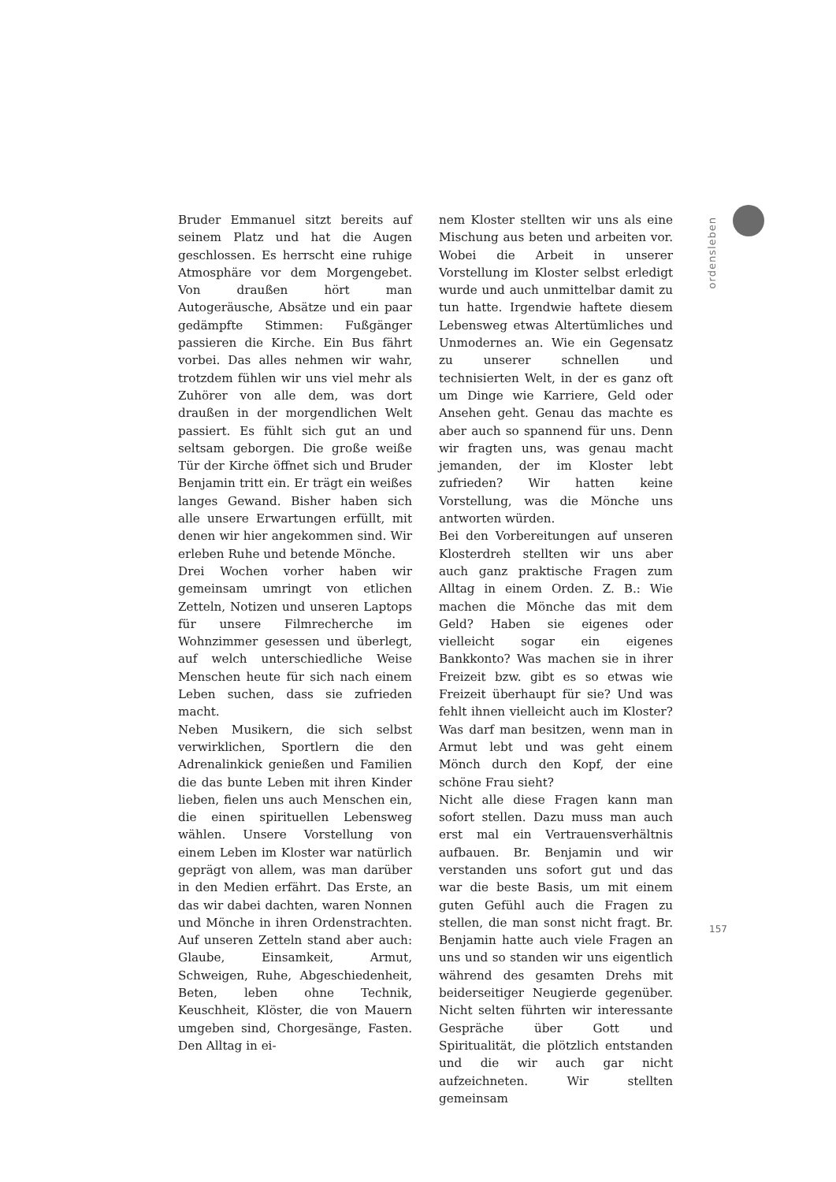ordensleben
Bruder Emmanuel sitzt bereits auf seinem Platz und hat die Augen geschlossen. Es herrscht eine ruhige Atmosphäre vor dem Morgengebet. Von draußen hört man Autogeräusche, Absätze und ein paar gedämpfte Stimmen: Fußgänger passieren die Kirche. Ein Bus fährt vorbei. Das alles nehmen wir wahr, trotzdem fühlen wir uns viel mehr als Zuhörer von alle dem, was dort draußen in der morgendlichen Welt passiert. Es fühlt sich gut an und seltsam geborgen. Die große weiße Tür der Kirche öffnet sich und Bruder Benjamin tritt ein. Er trägt ein weißes langes Gewand. Bisher haben sich alle unsere Erwartungen erfüllt, mit denen wir hier angekommen sind. Wir erleben Ruhe und betende Mönche.
Drei Wochen vorher haben wir gemeinsam umringt von etlichen Zetteln, Notizen und unseren Laptops für unsere Filmrecherche im Wohnzimmer gesessen und überlegt, auf welch unterschiedliche Weise Menschen heute für sich nach einem Leben suchen, dass sie zufrieden macht.
Neben Musikern, die sich selbst verwirklichen, Sportlern die den Adrenalinkick genießen und Familien die das bunte Leben mit ihren Kinder lieben, fielen uns auch Menschen ein, die einen spirituellen Lebensweg wählen. Unsere Vorstellung von einem Leben im Kloster war natürlich geprägt von allem, was man darüber in den Medien erfährt. Das Erste, an das wir dabei dachten, waren Nonnen und Mönche in ihren Ordenstrachten. Auf unseren Zetteln stand aber auch: Glaube, Einsamkeit, Armut, Schweigen, Ruhe, Abgeschiedenheit, Beten, leben ohne Technik, Keuschheit, Klöster, die von Mauern umgeben sind, Chorgesänge, Fasten. Den Alltag in ei-
nem Kloster stellten wir uns als eine Mischung aus beten und arbeiten vor. Wobei die Arbeit in unserer Vorstellung im Kloster selbst erledigt wurde und auch unmittelbar damit zu tun hatte. Irgendwie haftete diesem Lebensweg etwas Altertümliches und Unmodernes an. Wie ein Gegensatz zu unserer schnellen und technisierten Welt, in der es ganz oft um Dinge wie Karriere, Geld oder Ansehen geht. Genau das machte es aber auch so spannend für uns. Denn wir fragten uns, was genau macht jemanden, der im Kloster lebt zufrieden? Wir hatten keine Vorstellung, was die Mönche uns antworten würden.
Bei den Vorbereitungen auf unseren Klosterdreh stellten wir uns aber auch ganz praktische Fragen zum Alltag in einem Orden. Z. B.: Wie machen die Mönche das mit dem Geld? Haben sie eigenes oder vielleicht sogar ein eigenes Bankkonto? Was machen sie in ihrer Freizeit bzw. gibt es so etwas wie Freizeit überhaupt für sie? Und was fehlt ihnen vielleicht auch im Kloster? Was darf man besitzen, wenn man in Armut lebt und was geht einem Mönch durch den Kopf, der eine schöne Frau sieht?
Nicht alle diese Fragen kann man sofort stellen. Dazu muss man auch erst mal ein Vertrauensverhältnis aufbauen. Br. Benjamin und wir verstanden uns sofort gut und das war die beste Basis, um mit einem guten Gefühl auch die Fragen zu stellen, die man sonst nicht fragt. Br. Benjamin hatte auch viele Fragen an uns und so standen wir uns eigentlich während des gesamten Drehs mit beiderseitiger Neugierde gegenüber. Nicht selten führten wir interessante Gespräche über Gott und Spiritualität, die plötzlich entstanden und die wir auch gar nicht aufzeichneten. Wir stellten gemeinsam
157